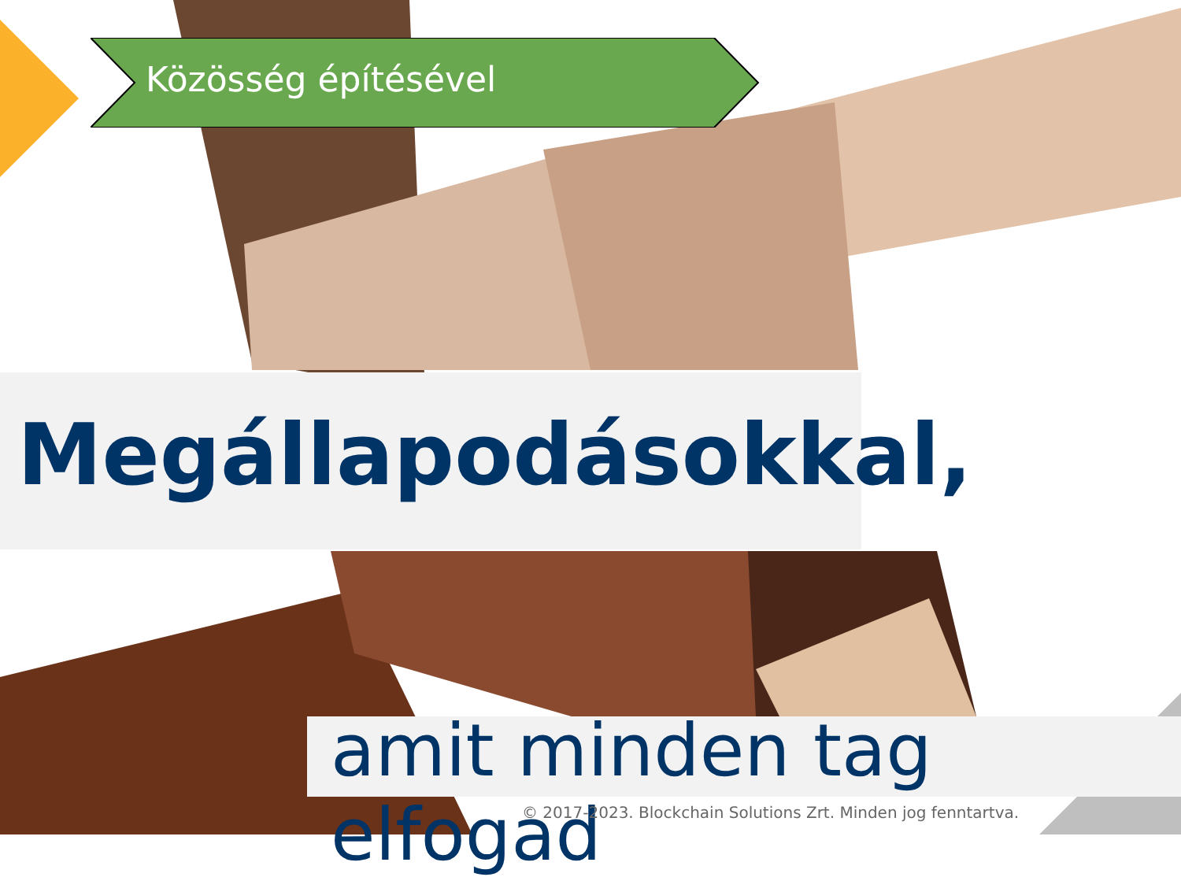Közösség építésével
Megállapodásokkal,
amit minden tag elfogad
© 2017-2023. Blockchain Solutions Zrt. Minden jog fenntartva.